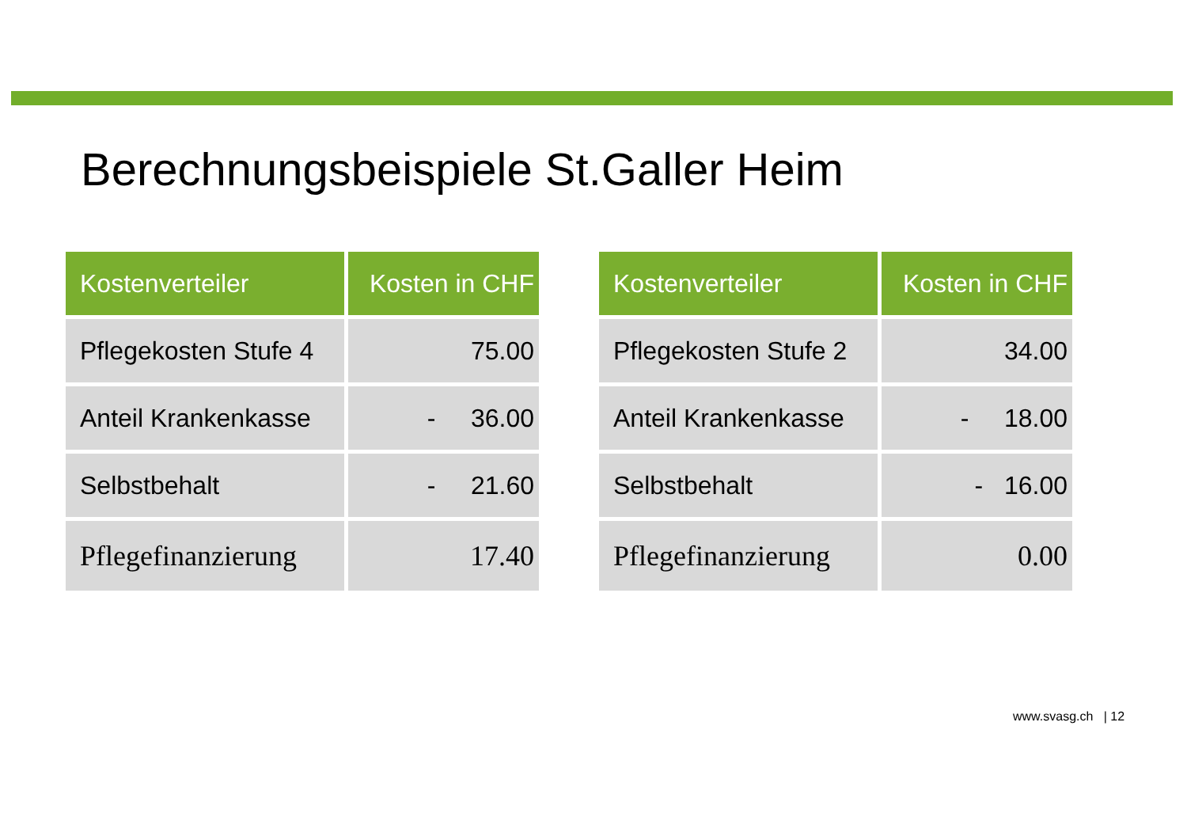Berechnungsbeispiele St.Galler Heim
| Kostenverteiler | Kosten in CHF |
| --- | --- |
| Pflegekosten Stufe 4 | 75.00 |
| Anteil Krankenkasse | - 36.00 |
| Selbstbehalt | - 21.60 |
| Pflegefinanzierung | 17.40 |
| Kostenverteiler | Kosten in CHF |
| --- | --- |
| Pflegekosten Stufe 2 | 34.00 |
| Anteil Krankenkasse | - 18.00 |
| Selbstbehalt | - 16.00 |
| Pflegefinanzierung | 0.00 |
www.svasg.ch | 12